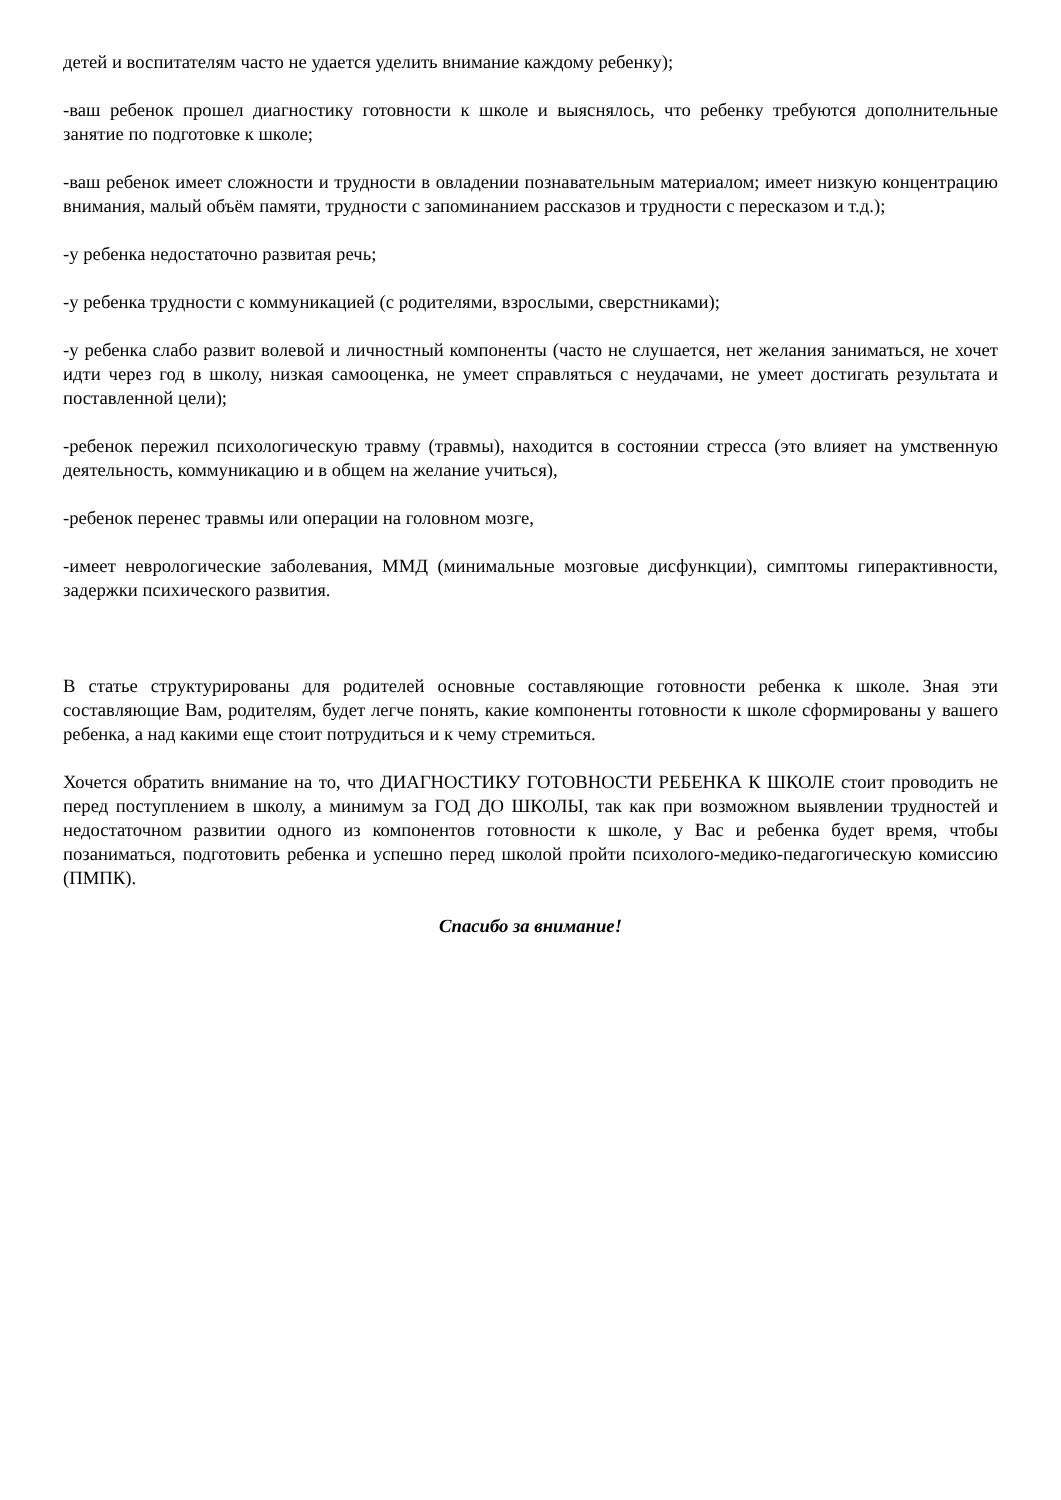детей и воспитателям часто не удается уделить внимание каждому ребенку);
-ваш ребенок прошел диагностику готовности к школе и выяснялось, что ребенку требуются дополнительные занятие по подготовке к школе;
-ваш ребенок имеет сложности и трудности в овладении познавательным материалом; имеет низкую концентрацию внимания, малый объём памяти, трудности с запоминанием рассказов и трудности с пересказом и т.д.);
-у ребенка недостаточно развитая речь;
-у ребенка трудности с коммуникацией (с родителями, взрослыми, сверстниками);
-у ребенка слабо развит волевой и личностный компоненты (часто не слушается, нет желания заниматься, не хочет идти через год в школу, низкая самооценка, не умеет справляться с неудачами, не умеет достигать результата и поставленной цели);
-ребенок пережил психологическую травму (травмы), находится в состоянии стресса (это влияет на умственную деятельность, коммуникацию и в общем на желание учиться),
-ребенок перенес травмы или операции на головном мозге,
-имеет неврологические заболевания, ММД (минимальные мозговые дисфункции), симптомы гиперактивности, задержки психического развития.
В статье структурированы для родителей основные составляющие готовности ребенка к школе. Зная эти составляющие Вам, родителям, будет легче понять, какие компоненты готовности к школе сформированы у вашего ребенка, а над какими еще стоит потрудиться и к чему стремиться.
Хочется обратить внимание на то, что ДИАГНОСТИКУ ГОТОВНОСТИ РЕБЕНКА К ШКОЛЕ стоит проводить не перед поступлением в школу, а минимум за ГОД ДО ШКОЛЫ, так как при возможном выявлении трудностей и недостаточном развитии одного из компонентов готовности к школе, у Вас и ребенка будет время, чтобы позаниматься, подготовить ребенка и успешно перед школой пройти психолого-медико-педагогическую комиссию (ПМПК).
Спасибо за внимание!